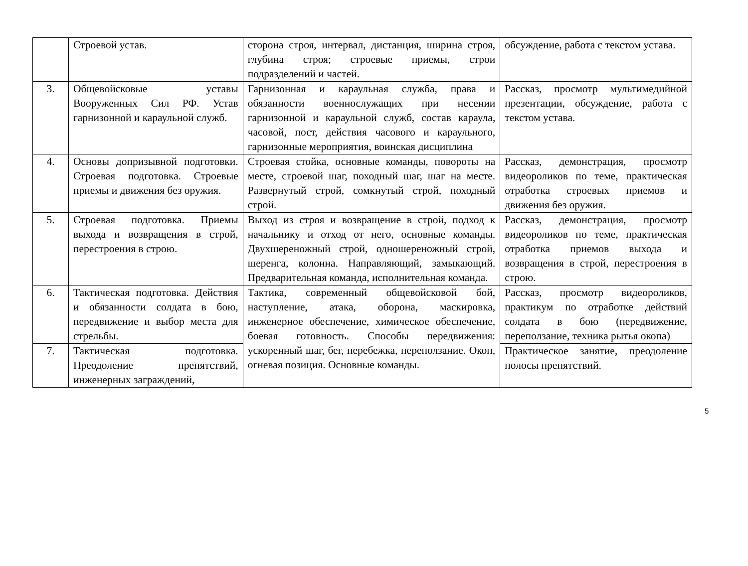| | Строевой устав. | сторона строя, интервал, дистанция, ширина строя, глубина строя; строевые приемы, строи подразделений и частей. | обсуждение, работа с текстом устава. |
| 3. | Общевойсковые уставы Вооруженных Сил РФ. Устав гарнизонной и караульной служб. | Гарнизонная и караульная служба, права и обязанности военнослужащих при несении гарнизонной и караульной служб, состав караула, часовой, пост, действия часового и караульного, гарнизонные мероприятия, воинская дисциплина | Рассказ, просмотр мультимедийной презентации, обсуждение, работа с текстом устава. |
| 4. | Основы допризывной подготовки. Строевая подготовка. Строевые приемы и движения без оружия. | Строевая стойка, основные команды, повороты на месте, строевой шаг, походный шаг, шаг на месте. Развернутый строй, сомкнутый строй, походный строй. | Рассказ, демонстрация, просмотр видеороликов по теме, практическая отработка строевых приемов и движения без оружия. |
| 5. | Строевая подготовка. Приемы выхода и возвращения в строй, перестроения в строю. | Выход из строя и возвращение в строй, подход к начальнику и отход от него, основные команды. Двухшереножный строй, одношереножный строй, шеренга, колонна. Направляющий, замыкающий. Предварительная команда, исполнительная команда. | Рассказ, демонстрация, просмотр видеороликов по теме, практическая отработка приемов выхода и возвращения в строй, перестроения в строю. |
| 6. | Тактическая подготовка. Действия и обязанности солдата в бою, передвижение и выбор места для стрельбы. | Тактика, современный общевойсковой бой, наступление, атака, оборона, маскировка, инженерное обеспечение, химическое обеспечение, боевая готовность. Способы передвижения: ускоренный шаг, бег, перебежка, переползание. Окоп, огневая позиция. Основные команды. | Рассказ, просмотр видеороликов, практикум по отработке действий солдата в бою (передвижение, переползание, техника рытья окопа) |
| 7. | Тактическая подготовка. Преодоление препятствий, инженерных заграждений, | | Практическое занятие, преодоление полосы препятствий. |
5